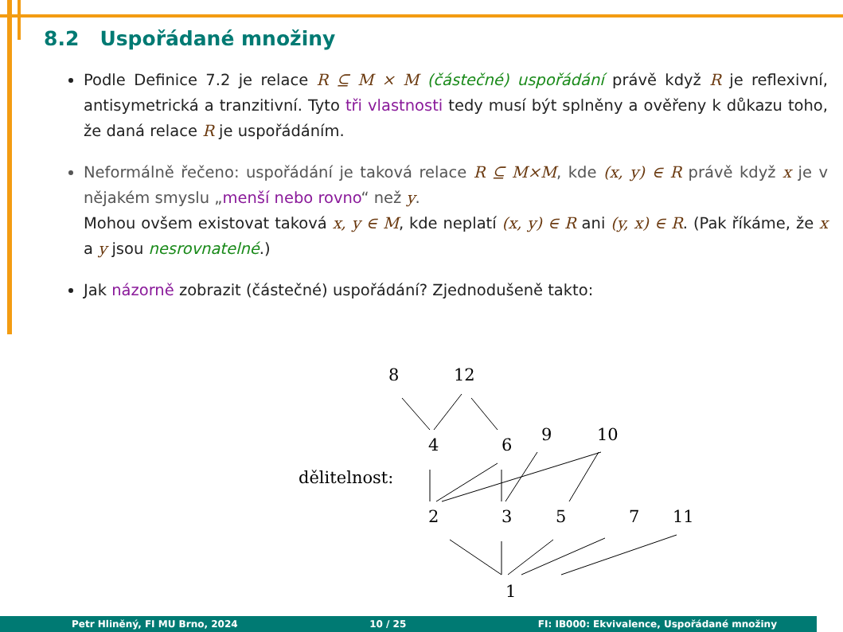8.2 Uspořádané množiny
Podle Definice 7.2 je relace R ⊆ M × M (částečné) uspořádání právě když R je reflexivní, antisymetrická a tranzitivní. Tyto tři vlastnosti tedy musí být splněny a ověřeny k důkazu toho, že daná relace R je uspořádáním.
Neformálně řečeno: uspořádání je taková relace R ⊆ M×M, kde (x, y) ∈ R právě když x je v nějakém smyslu „menší nebo rovno“ než y.
Mohou ovšem existovat taková x, y ∈ M, kde neplatí (x, y) ∈ R ani (y, x) ∈ R. (Pak říkáme, že x a y jsou nesrovnatelné.)
Jak názorně zobrazit (částečné) uspořádání? Zjednodušeně takto:
8
12
4
6
9
10
dělitelnost:
2
3
5
7
11
1
Petr Hliněný, FI MU Brno, 2024 10 / 25 FI: IB000: Ekvivalence, Uspořádané množiny